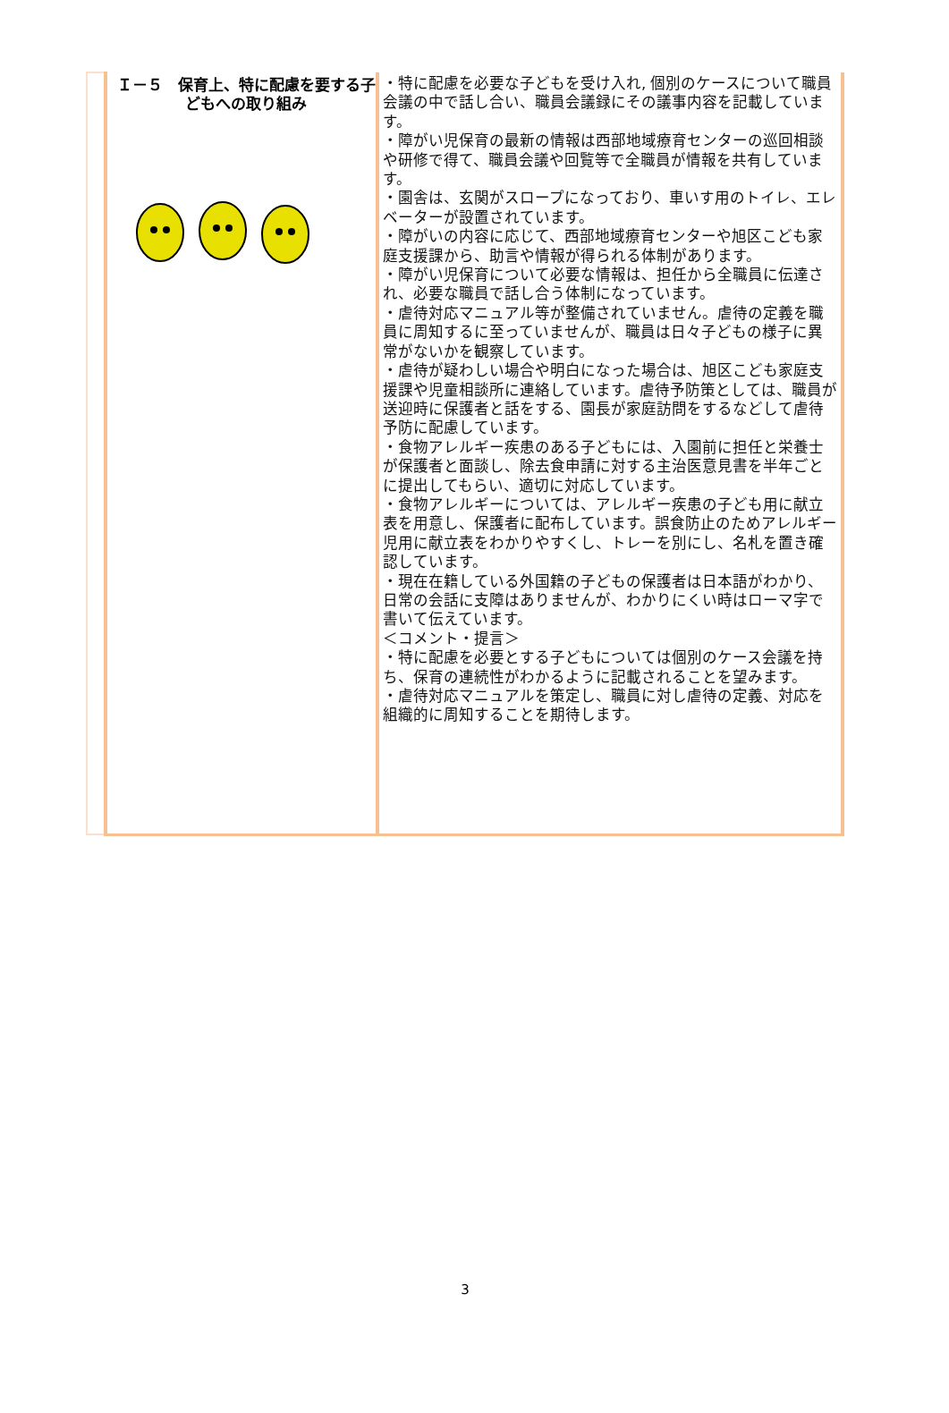| | Ｉ－５ 保育上、特に配慮を要する子どもへの取り組み | ・特に配慮を必要な子どもを受け入れ, 個別のケースについて職員会議の中で話し合い、職員会議録にその議事内容を記載しています。 ・障がい児保育の最新の情報は西部地域療育センターの巡回相談や研修で得て、職員会議や回覧等で全職員が情報を共有しています。 ・園舎は、玄関がスロープになっており、車いす用のトイレ、エレベーターが設置されています。 ・障がいの内容に応じて、西部地域療育センターや旭区こども家庭支援課から、助言や情報が得られる体制があります。 ・障がい児保育について必要な情報は、担任から全職員に伝達され、必要な職員で話し合う体制になっています。 ・虐待対応マニュアル等が整備されていません。虐待の定義を職員に周知するに至っていませんが、職員は日々子どもの様子に異常がないかを観察しています。 ・虐待が疑わしい場合や明白になった場合は、旭区こども家庭支援課や児童相談所に連絡しています。虐待予防策としては、職員が送迎時に保護者と話をする、園長が家庭訪問をするなどして虐待予防に配慮しています。 ・食物アレルギー疾患のある子どもには、入園前に担任と栄養士が保護者と面談し、除去食申請に対する主治医意見書を半年ごとに提出してもらい、適切に対応しています。 ・食物アレルギーについては、アレルギー疾患の子ども用に献立表を用意し、保護者に配布しています。誤食防止のためアレルギー児用に献立表をわかりやすくし、トレーを別にし、名札を置き確認しています。 ・現在在籍している外国籍の子どもの保護者は日本語がわかり、日常の会話に支障はありませんが、わかりにくい時はローマ字で書いて伝えています。 ＜コメント・提言＞ ・特に配慮を必要とする子どもについては個別のケース会議を持ち、保育の連続性がわかるように記載されることを望みます。 ・虐待対応マニュアルを策定し、職員に対し虐待の定義、対応を組織的に周知することを期待します。 |
3